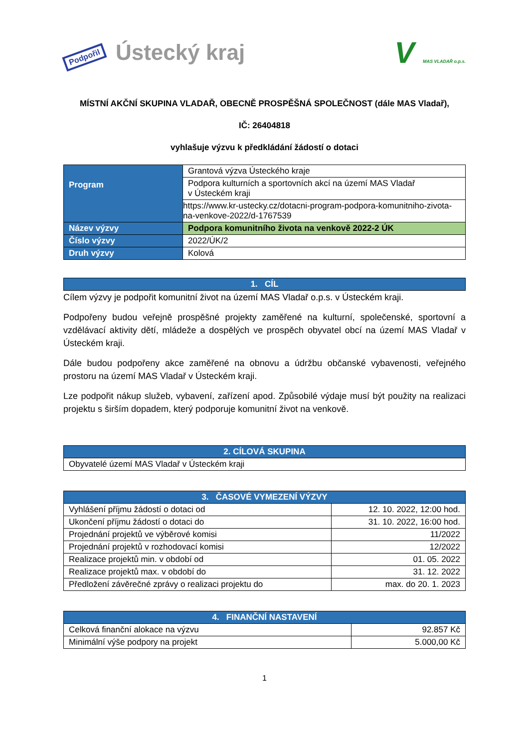Podpořil Ústecký kraj
V MAS VLADAŘ o.p.s.
MÍSTNÍ AKČNÍ SKUPINA VLADAŘ, OBECNĚ PROSPĚŠNÁ SPOLEČNOST (dále MAS Vladař),
IČ: 26404818
vyhlašuje výzvu k předkládání žádostí o dotaci
| Program | Grantová výzva Ústeckého kraje |
| | Podpora kulturních a sportovních akcí na území MAS Vladař v Ústeckém kraji |
| | https://www.kr-ustecky.cz/dotacni-program-podpora-komunitniho-zivota-na-venkove-2022/d-1767539 |
| Název výzvy | Podpora komunitního života na venkově 2022-2 ÚK |
| Číslo výzvy | 2022/ÚK/2 |
| Druh výzvy | Kolová |
| 1. CÍL |
| --- |
Cílem výzvy je podpořit komunitní život na území MAS Vladař o.p.s. v Ústeckém kraji.
Podpořeny budou veřejně prospěšné projekty zaměřené na kulturní, společenské, sportovní a vzdělávací aktivity dětí, mládeže a dospělých ve prospěch obyvatel obcí na území MAS Vladař v Ústeckém kraji.
Dále budou podpořeny akce zaměřené na obnovu a údržbu občanské vybavenosti, veřejného prostoru na území MAS Vladař v Ústeckém kraji.
Lze podpořit nákup služeb, vybavení, zařízení apod. Způsobilé výdaje musí být použity na realizaci projektu s širším dopadem, který podporuje komunitní život na venkově.
| 2. CÍLOVÁ SKUPINA |
| --- |
| Obyvatelé území MAS Vladař v Ústeckém kraji |
| 3. ČASOVÉ VYMEZENÍ VÝZVY | |
| --- | --- |
| Vyhlášení příjmu žádostí o dotaci od | 12. 10. 2022, 12:00 hod. |
| Ukončení příjmu žádostí o dotaci do | 31. 10. 2022, 16:00 hod. |
| Projednání projektů ve výběrové komisi | 11/2022 |
| Projednání projektů v rozhodovací komisi | 12/2022 |
| Realizace projektů min. v období od | 01. 05. 2022 |
| Realizace projektů max. v období do | 31. 12. 2022 |
| Předložení závěrečné zprávy o realizaci projektu do | max. do 20. 1. 2023 |
| 4. FINANČNÍ NASTAVENÍ | |
| --- | --- |
| Celková finanční alokace na výzvu | 92.857 Kč |
| Minimální výše podpory na projekt | 5.000,00 Kč |
1